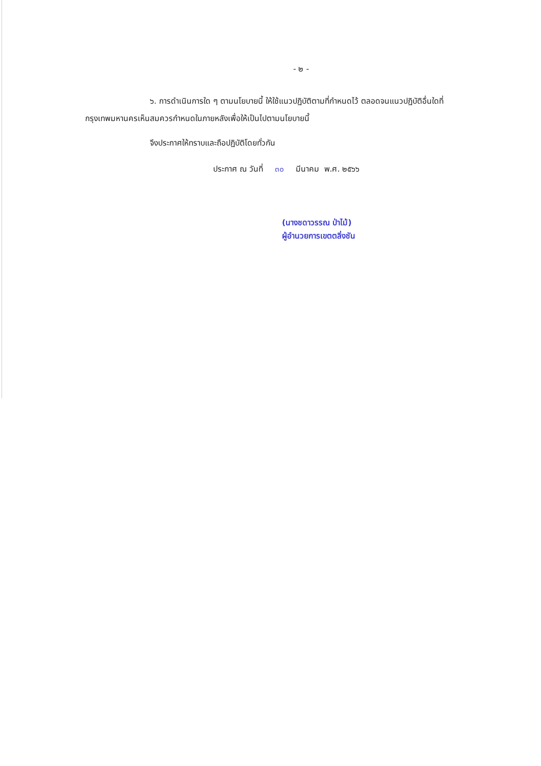- ๒ -
๖. การดำเนินการใด ๆ ตามนโยบายนี้ ให้ใช้แนวปฏิบัติตามที่กำหนดไว้ ตลอดจนแนวปฏิบัติอื่นใดที่กรุงเทพมหานครเห็นสมควรกำหนดในภายหลังเพื่อให้เป็นไปตามนโยบายนี้
จึงประกาศให้ทราบและถือปฏิบัติโดยทั่วกัน
ประกาศ ณ วันที่ ๓๐ มีนาคม พ.ศ. ๒๕๖๖
(นางชดาวรรณ ป่าไม้)
ผู้อำนวยการเขตตลิ่งชัน